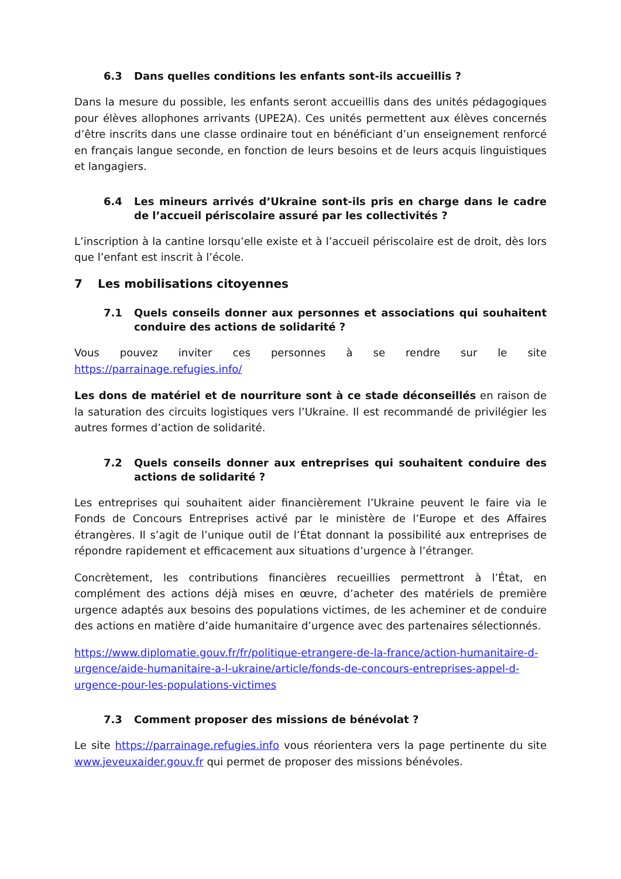6.3 Dans quelles conditions les enfants sont-ils accueillis ?
Dans la mesure du possible, les enfants seront accueillis dans des unités pédagogiques pour élèves allophones arrivants (UPE2A). Ces unités permettent aux élèves concernés d’être inscrits dans une classe ordinaire tout en bénéficiant d’un enseignement renforcé en français langue seconde, en fonction de leurs besoins et de leurs acquis linguistiques et langagiers.
6.4 Les mineurs arrivés d’Ukraine sont-ils pris en charge dans le cadre de l’accueil périscolaire assuré par les collectivités ?
L’inscription à la cantine lorsqu’elle existe et à l’accueil périscolaire est de droit, dès lors que l’enfant est inscrit à l’école.
7 Les mobilisations citoyennes
7.1 Quels conseils donner aux personnes et associations qui souhaitent conduire des actions de solidarité ?
Vous pouvez inviter ces personnes à se rendre sur le site
https://parrainage.refugies.info/
Les dons de matériel et de nourriture sont à ce stade déconseillés en raison de la saturation des circuits logistiques vers l’Ukraine. Il est recommandé de privilégier les autres formes d’action de solidarité.
7.2 Quels conseils donner aux entreprises qui souhaitent conduire des actions de solidarité ?
Les entreprises qui souhaitent aider financièrement l’Ukraine peuvent le faire via le Fonds de Concours Entreprises activé par le ministère de l’Europe et des Affaires étrangères. Il s’agit de l’unique outil de l’État donnant la possibilité aux entreprises de répondre rapidement et efficacement aux situations d’urgence à l’étranger.
Concrètement, les contributions financières recueillies permettront à l’État, en complément des actions déjà mises en œuvre, d’acheter des matériels de première urgence adaptés aux besoins des populations victimes, de les acheminer et de conduire des actions en matière d’aide humanitaire d’urgence avec des partenaires sélectionnés.
https://www.diplomatie.gouv.fr/fr/politique-etrangere-de-la-france/action-humanitaire-d-urgence/aide-humanitaire-a-l-ukraine/article/fonds-de-concours-entreprises-appel-d-urgence-pour-les-populations-victimes
7.3 Comment proposer des missions de bénévolat ?
Le site https://parrainage.refugies.info vous réorientera vers la page pertinente du site www.jeveuxaider.gouv.fr qui permet de proposer des missions bénévoles.